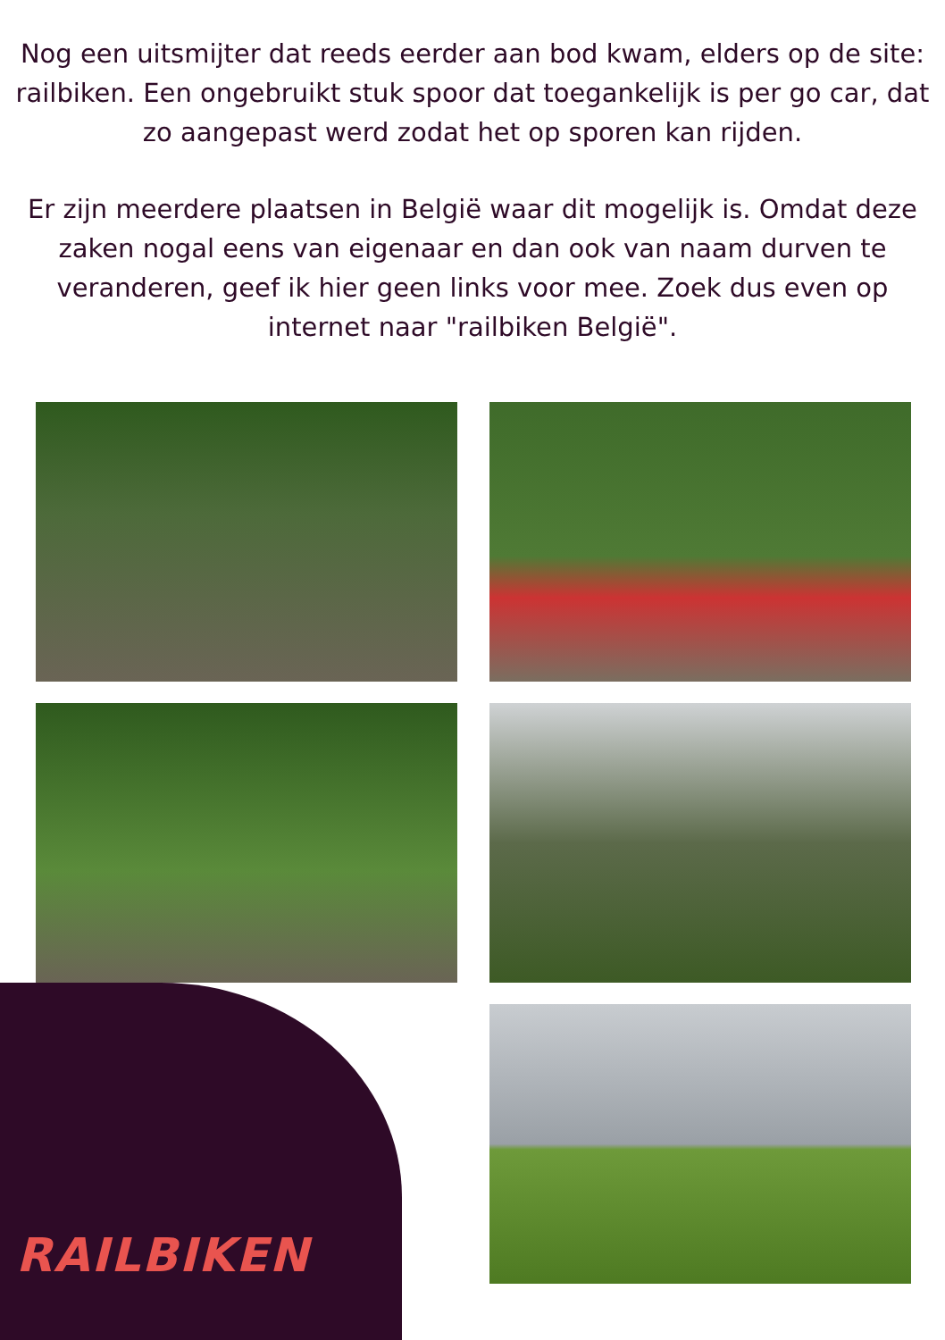Nog een uitsmijter dat reeds eerder aan bod kwam, elders op de site: railbiken. Een ongebruikt stuk spoor dat toegankelijk is per go car, dat zo aangepast werd zodat het op sporen kan rijden.
Er zijn meerdere plaatsen in België waar dit mogelijk is. Omdat deze zaken nogal eens van eigenaar en dan ook van naam durven te veranderen, geef ik hier geen links voor mee. Zoek dus even op internet naar "railbiken België".
RAILBIKEN